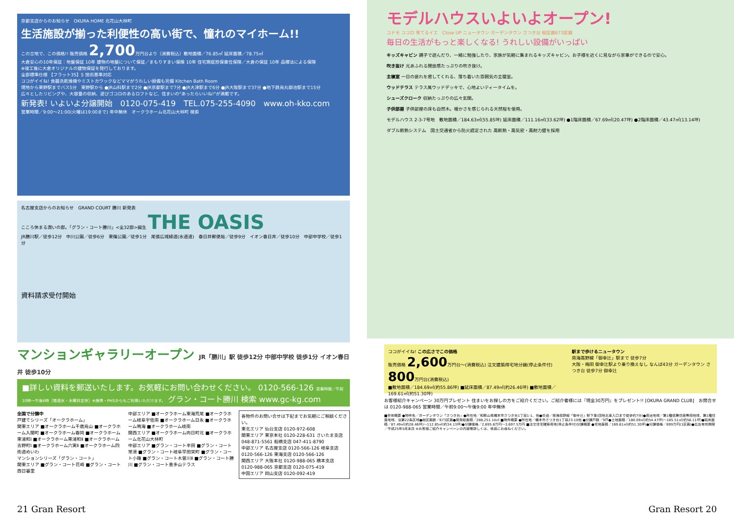京都支店からのお知らせ　OKURA HOME 北花山大林町
生活施設が揃った利便性の高い街で、憧れのマイホーム!!
この立地で、この価格!! 販売価格 2,700万円台より（消費税込）敷地面積／76.85㎡ 延床面積／78.75㎡
大倉安心の10年保証：地盤保証 10年 建物の地盤について保証／まもりすまい保険 10年 住宅瑕疵担保責任保険／大倉の保証 10年 品確法による保険
※竣工後に大倉オリジナルの建物保証を発行しております。
全邸標準仕様 【フラット35】S 技術基準対応
ココがイイね! 食器洗乾燥機やミストカワックなどママがうれしい設備も完備 Kitchen Bath Room
現地から東野駅までバス5分　東野駅から ●JR山科駅まで2分 ●JR京都駅まで7分 ●JR大津駅まで6分 ●JR大阪駅まで37分 ●地下鉄烏丸御池駅まで15分
広々としたリビングや、大容量の収納、遊びゴコロのあるロフトなど、住まいの"あったらいいね!"が満載です。
新発表! いよいよ分譲開始　0120-075-419　TEL.075-255-4090　www.oh-kko.com
営業時間／9:00〜21:00(火曜は19:00まで) 年中無休　オークラホーム北花山大林町 検索
名古屋支店からのお知らせ　GRAND COURT 勝川 新発表
こころ休まる潤いの邸。「グラン・コート勝川」<全32邸>誕生 THE OASIS
JR勝川駅／徒歩12分　中川公園／徒歩6分　東篠公園／徒歩1分　尾張広域緑道(水道道)　春日井郵便局／徒歩9分　イオン春日井／徒歩10分　中部中学校／徒歩1分
資料請求受付開始
マンションギャラリーオープン JR「勝川」駅 徒歩12分 中部中学校 徒歩1分 イオン春日井 徒歩10分
■詳しい資料を郵送いたします。お気軽にお問い合わせください。 0120-566-126 営業時間／午前10時〜午後6時［毎週水・木曜日定休］※携帯・PHSからもご利用いただけます。 グラン・コート勝川 検索 www.gc-kg.com
全国で分譲中
戸建てシリーズ「オークラホーム」
関東エリア ■オークラホーム千歳烏山 ■オークラホーム入間町 ■オークラホーム春岡 ■オークラホーム東浦和Ⅰ ■オークラホーム東浦和Ⅱ ■オークラホーム吉野町Ⅰ ■オークラホーム六実Ⅱ ■オークラホーム四街道めいわ
マンションシリーズ「グラン・コート」
関東エリア ■グラン・コート花崎 ■グラン・コート西日暮里
中部エリア ■オークラホーム東海荒尾 ■オークラホーム岐阜宇佐南 ■オークラホーム日永 ■オークラホーム鳴海 ■オークラホーム岐南
関西エリア ■オークラホーム向日町北 ■オークラホーム北花山大林町
中部エリア ■グラン・コート半田 ■グラン・コート常滑 ■グラン・コート岐阜早田栄町 ■グラン・コート小碓 ■グラン・コート木曽川Ⅱ ■グラン・コート勝川 ■グラン・コート喜多山テラス
各物件のお問い合せは下記までお気軽にご相談ください。
東北エリア 仙台支店 0120-972-608
関東エリア 東京本社 0120-228-631 さいたま支店 048-871-5561 船橋支店 047-411-8790
中部エリア 名古屋支店 0120-566-126 岐阜支店 0120-566-126 東海支店 0120-566-126
関西エリア 大阪本社 0120-988-065 橋本支店 0120-988-065 京都支店 0120-075-419
中国エリア 岡山支店 0120-092-419
21 Gran Resort
モデルハウスいよいよオープン!
コドモ ココロ 育てるイエ　Close UP ニュータウン ガーデンタウン さつき台 総区画673区画
毎日の生活がもっと楽しくなる! うれしい設備がいっぱい
キッズキャビン 親子で遊んだり、一緒に勉強したり、家族が気軽に集まれるキッズキャビン。お子様を近くに見ながら家事ができるので安心。
吹き抜け 光あふれる開放感たっぷりの吹き抜け。
主寝室 一日の疲れを癒してくれる、落ち着いた雰囲気の主寝室。
ウッドテラス テラス風ウッドデッキで、心地よいティータイムを。
シューズクローク 収納たっぷりの広々玄関。
子供部屋 子供部屋の床も自然木。暖かさを感じられる天然桜を使用。
モデルハウス 2-3-7号地　敷地面積／184.63㎡(55.85坪) 延床面積／111.16㎡(33.62坪) ●1階床面積／67.69㎡(20.47坪) ●2階床面積／43.47㎡(13.14坪)
ダブル断熱システム　国土交通省から防火認定された 高断熱・高気密・高耐力壁を採用
ココがイイね! この広さでこの価格
販売価格 2,600万円台〜(消費税込) 注文建築用宅地分譲(停止条件付) 800万円台(消費税込)
■敷地面積／184.69㎡(約55.86坪) ■延床面積／87.49㎡(約26.46坪) ■敷地面積／169.61㎡(約51.30坪)
駅まで歩けるニュータウン
南海高野線「御幸辻」駅まで 徒歩7分
大阪・梅田 御幸辻駅より乗り換えなし なんば43分 ガーデンタウン さつき台 徒歩7分 御幸辻
お客様紹介キャンペーン 30万円プレゼント 住まいをお探しの方をご紹介ください。ご紹介者様には『現金30万円』をプレゼント!! [OKURA GRAND CLUB]　お問合せは 0120-988-065 営業時間／午前9:00〜午後9:00 年中無休
■全体概要 ●物件名／ガーデンタウン「さつき台」●所在地／和歌山県橋本市さつき台1丁目1-1、他●交通／南海高野線「御幸辻」駅下車(団地北東入口まで徒歩約7分)●用途地域／第1種低層住居専用地域、第1種住居地域、法第22条区域●総区画数／673区画●開発総面積／288,251.14㎡ ■物件概要 ●所在地／橋本市さつき台1丁目23-10他 ●分譲戸数／9戸●土地面積／180.09㎡(約54.47坪)〜185.51㎡(約56.11坪)●延床面積／87.49㎡(約26.46坪)〜112.85㎡(約34.13坪)●分譲価格／2,695.6万円〜3,697.5万円 ■注文住宅建築用地(停止条件付)分譲概要 ●宅地面積／169.61㎡(約51.30坪)●分譲価格／899万円(1区画)●広告有効期限／平成25年5月末日 ※お客様ご紹介キャンペーンの内容等詳しくは、係員にお尋ねください。
Gran Resort 20